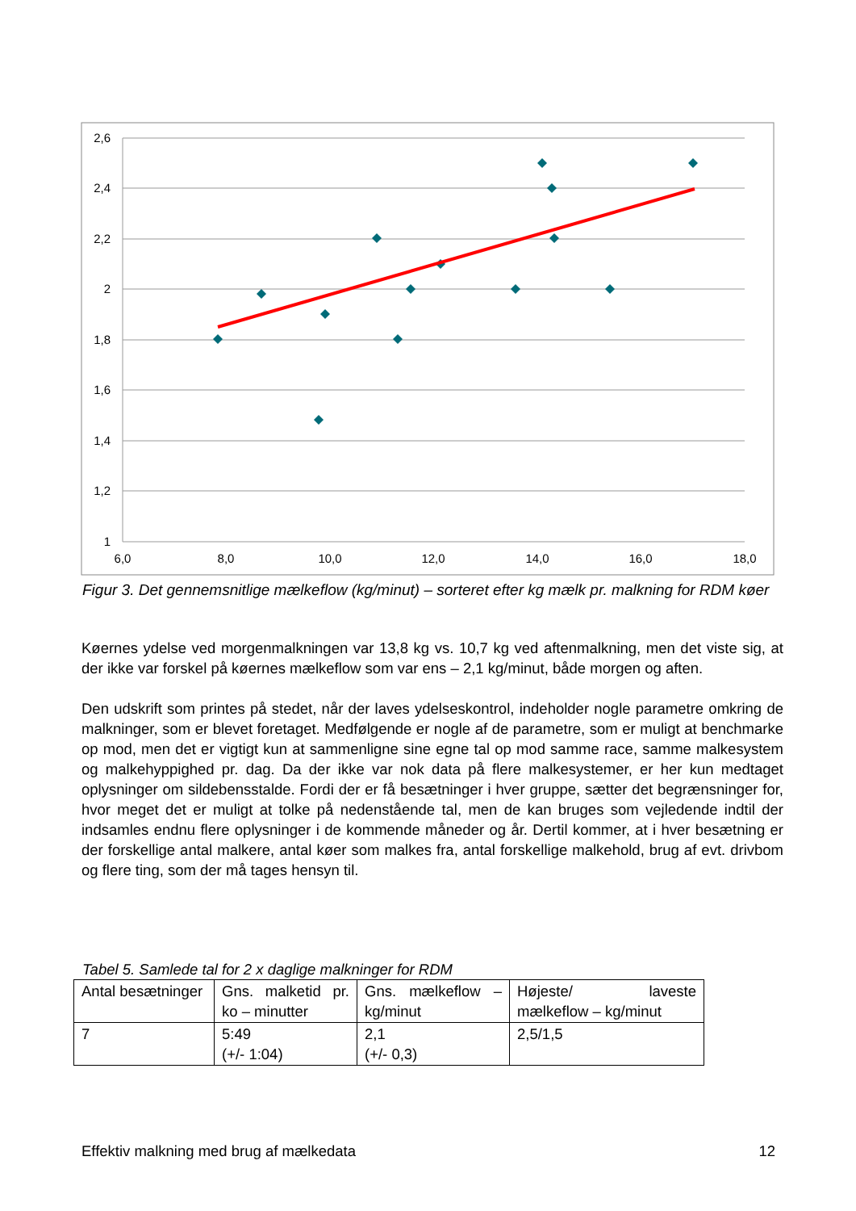2,6
2,4
2,2
2
1,8
1,6
1,4
1,2
1
6,0
8,0
10,0
12,0
14,0
16,0
18,0
Figur 3. Det gennemsnitlige mælkeflow (kg/minut) – sorteret efter kg mælk pr. malkning for RDM køer
Køernes ydelse ved morgenmalkningen var 13,8 kg vs. 10,7 kg ved aftenmalkning, men det viste sig, at der ikke var forskel på køernes mælkeflow som var ens – 2,1 kg/minut, både morgen og aften.
Den udskrift som printes på stedet, når der laves ydelseskontrol, indeholder nogle parametre omkring de malkninger, som er blevet foretaget. Medfølgende er nogle af de parametre, som er muligt at benchmarke op mod, men det er vigtigt kun at sammenligne sine egne tal op mod samme race, samme malkesystem og malkehyppighed pr. dag. Da der ikke var nok data på flere malkesystemer, er her kun medtaget oplysninger om sildebensstalde. Fordi der er få besætninger i hver gruppe, sætter det begrænsninger for, hvor meget det er muligt at tolke på nedenstående tal, men de kan bruges som vejledende indtil der indsamles endnu flere oplysninger i de kommende måneder og år. Dertil kommer, at i hver besætning er der forskellige antal malkere, antal køer som malkes fra, antal forskellige malkehold, brug af evt. drivbom og flere ting, som der må tages hensyn til.
Tabel 5. Samlede tal for 2 x daglige malkninger for RDM
| Antal besætninger | Gns. malketid pr. ko – minutter | Gns. mælkeflow – kg/minut | Højeste/ laveste mælkeflow – kg/minut |
| 7 | 5:49 (+/- 1:04) | 2,1 (+/- 0,3) | 2,5/1,5 |
Effektiv malkning med brug af mælkedata 12